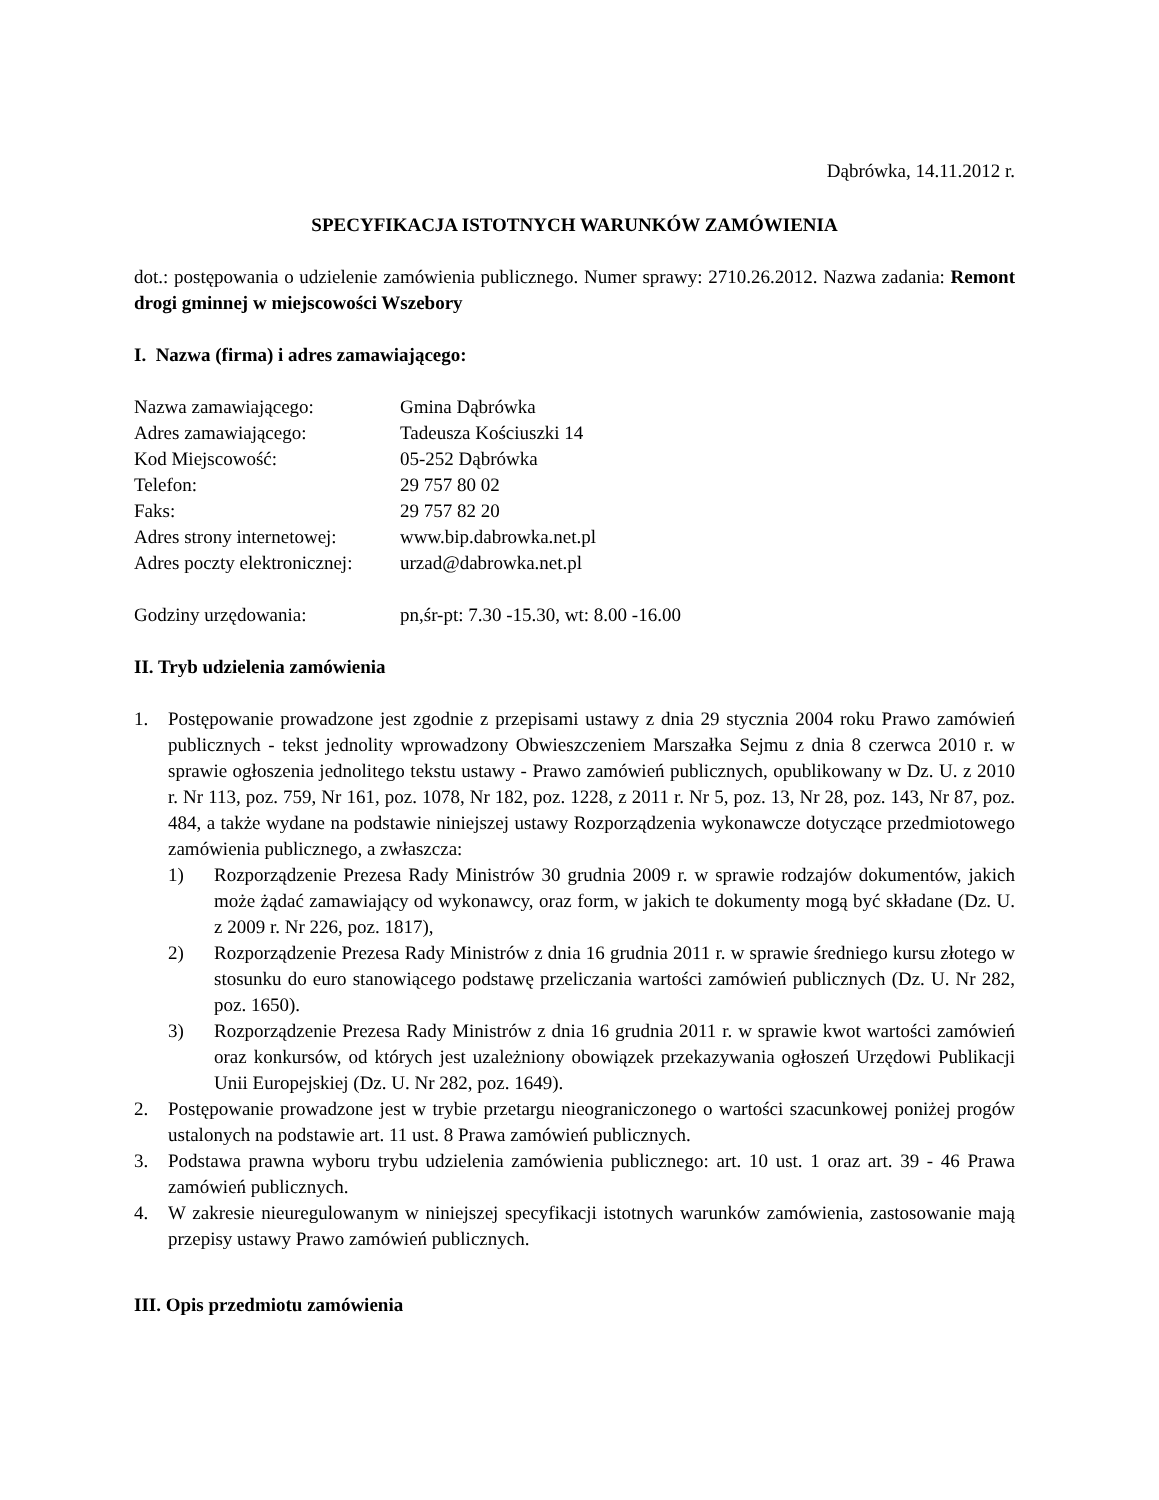Dąbrówka, 14.11.2012 r.
SPECYFIKACJA ISTOTNYCH WARUNKÓW ZAMÓWIENIA
dot.: postępowania o udzielenie zamówienia publicznego. Numer sprawy: 2710.26.2012. Nazwa zadania: Remont drogi gminnej w miejscowości Wszebory
I. Nazwa (firma) i adres zamawiającego:
| Nazwa zamawiającego: | Gmina Dąbrówka |
| Adres zamawiającego: | Tadeusza Kościuszki 14 |
| Kod Miejscowość: | 05-252 Dąbrówka |
| Telefon: | 29 757 80 02 |
| Faks: | 29 757 82 20 |
| Adres strony internetowej: | www.bip.dabrowka.net.pl |
| Adres poczty elektronicznej: | urzad@dabrowka.net.pl |
| Godziny urzędowania: | pn,śr-pt: 7.30 -15.30, wt: 8.00 -16.00 |
II. Tryb udzielenia zamówienia
1. Postępowanie prowadzone jest zgodnie z przepisami ustawy z dnia 29 stycznia 2004 roku Prawo zamówień publicznych - tekst jednolity wprowadzony Obwieszczeniem Marszałka Sejmu z dnia 8 czerwca 2010 r. w sprawie ogłoszenia jednolitego tekstu ustawy - Prawo zamówień publicznych, opublikowany w Dz. U. z 2010 r. Nr 113, poz. 759, Nr 161, poz. 1078, Nr 182, poz. 1228, z 2011 r. Nr 5, poz. 13, Nr 28, poz. 143, Nr 87, poz. 484, a także wydane na podstawie niniejszej ustawy Rozporządzenia wykonawcze dotyczące przedmiotowego zamówienia publicznego, a zwłaszcza:
1) Rozporządzenie Prezesa Rady Ministrów 30 grudnia 2009 r. w sprawie rodzajów dokumentów, jakich może żądać zamawiający od wykonawcy, oraz form, w jakich te dokumenty mogą być składane (Dz. U. z 2009 r. Nr 226, poz. 1817),
2) Rozporządzenie Prezesa Rady Ministrów z dnia 16 grudnia 2011 r. w sprawie średniego kursu złotego w stosunku do euro stanowiącego podstawę przeliczania wartości zamówień publicznych (Dz. U. Nr 282, poz. 1650).
3) Rozporządzenie Prezesa Rady Ministrów z dnia 16 grudnia 2011 r. w sprawie kwot wartości zamówień oraz konkursów, od których jest uzależniony obowiązek przekazywania ogłoszeń Urzędowi Publikacji Unii Europejskiej (Dz. U. Nr 282, poz. 1649).
2. Postępowanie prowadzone jest w trybie przetargu nieograniczonego o wartości szacunkowej poniżej progów ustalonych na podstawie art. 11 ust. 8 Prawa zamówień publicznych.
3. Podstawa prawna wyboru trybu udzielenia zamówienia publicznego: art. 10 ust. 1 oraz art. 39 - 46 Prawa zamówień publicznych.
4. W zakresie nieuregulowanym w niniejszej specyfikacji istotnych warunków zamówienia, zastosowanie mają przepisy ustawy Prawo zamówień publicznych.
III. Opis przedmiotu zamówienia